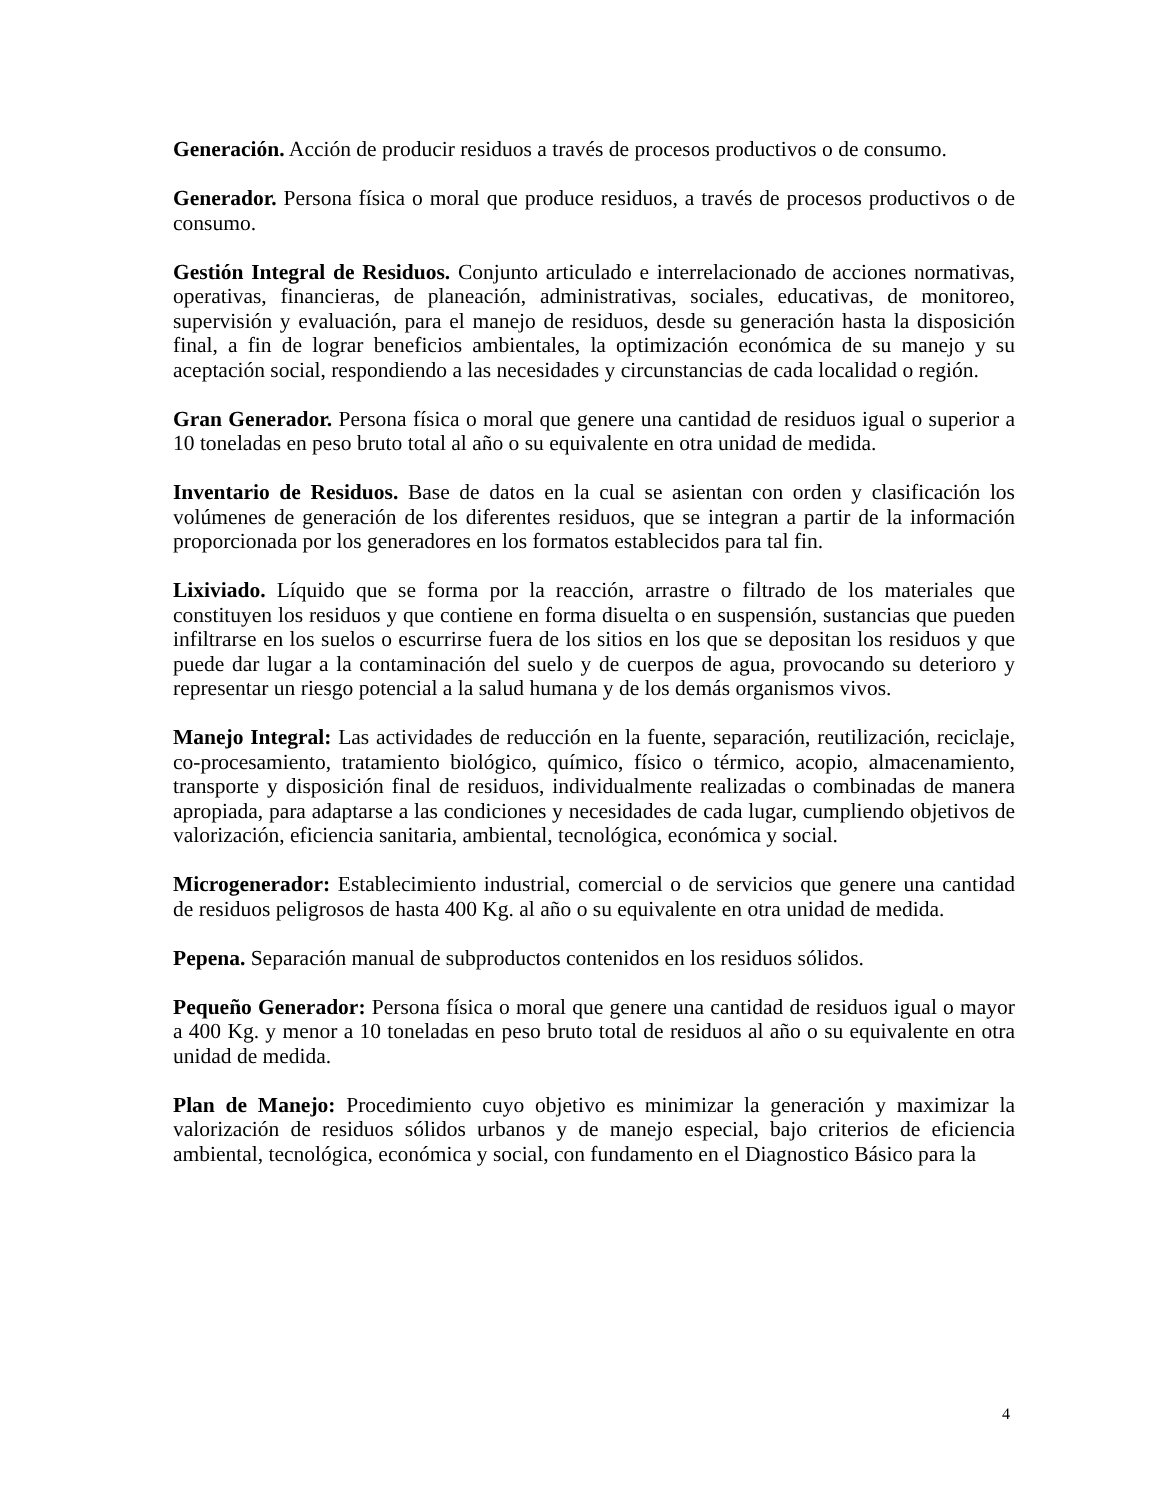Generación. Acción de producir residuos a través de procesos productivos o de consumo.
Generador. Persona física o moral que produce residuos, a través de procesos productivos o de consumo.
Gestión Integral de Residuos. Conjunto articulado e interrelacionado de acciones normativas, operativas, financieras, de planeación, administrativas, sociales, educativas, de monitoreo, supervisión y evaluación, para el manejo de residuos, desde su generación hasta la disposición final, a fin de lograr beneficios ambientales, la optimización económica de su manejo y su aceptación social, respondiendo a las necesidades y circunstancias de cada localidad o región.
Gran Generador. Persona física o moral que genere una cantidad de residuos igual o superior a 10 toneladas en peso bruto total al año o su equivalente en otra unidad de medida.
Inventario de Residuos. Base de datos en la cual se asientan con orden y clasificación los volúmenes de generación de los diferentes residuos, que se integran a partir de la información proporcionada por los generadores en los formatos establecidos para tal fin.
Lixiviado. Líquido que se forma por la reacción, arrastre o filtrado de los materiales que constituyen los residuos y que contiene en forma disuelta o en suspensión, sustancias que pueden infiltrarse en los suelos o escurrirse fuera de los sitios en los que se depositan los residuos y que puede dar lugar a la contaminación del suelo y de cuerpos de agua, provocando su deterioro y representar un riesgo potencial a la salud humana y de los demás organismos vivos.
Manejo Integral: Las actividades de reducción en la fuente, separación, reutilización, reciclaje, co-procesamiento, tratamiento biológico, químico, físico o térmico, acopio, almacenamiento, transporte y disposición final de residuos, individualmente realizadas o combinadas de manera apropiada, para adaptarse a las condiciones y necesidades de cada lugar, cumpliendo objetivos de valorización, eficiencia sanitaria, ambiental, tecnológica, económica y social.
Microgenerador: Establecimiento industrial, comercial o de servicios que genere una cantidad de residuos peligrosos de hasta 400 Kg. al año o su equivalente en otra unidad de medida.
Pepena. Separación manual de subproductos contenidos en los residuos sólidos.
Pequeño Generador: Persona física o moral que genere una cantidad de residuos igual o mayor a 400 Kg. y menor a 10 toneladas en peso bruto total de residuos al año o su equivalente en otra unidad de medida.
Plan de Manejo: Procedimiento cuyo objetivo es minimizar la generación y maximizar la valorización de residuos sólidos urbanos y de manejo especial, bajo criterios de eficiencia ambiental, tecnológica, económica y social, con fundamento en el Diagnostico Básico para la
4